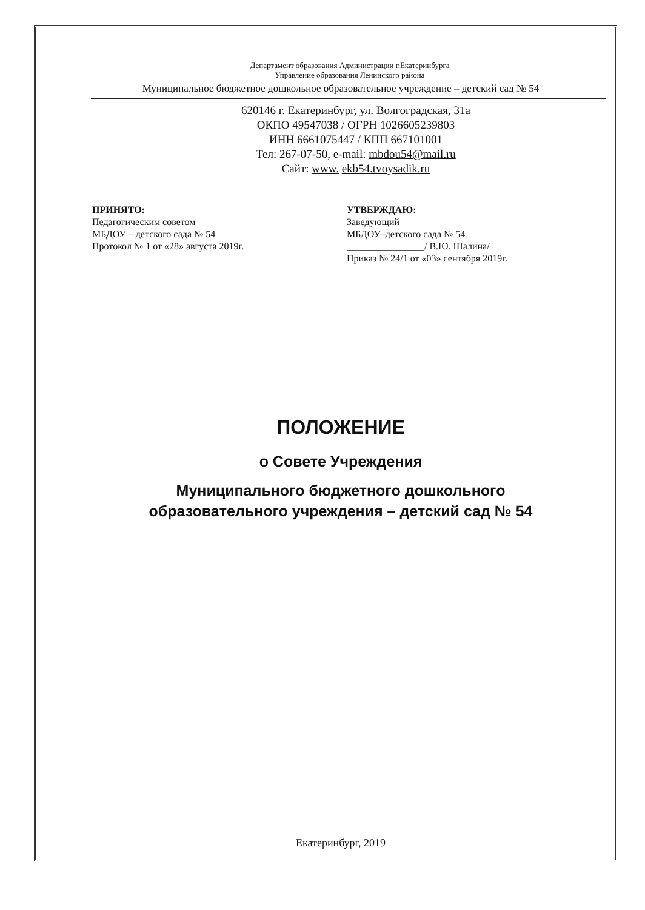Департамент образования Администрации г.Екатеринбурга
Управление образования Ленинского района
Муниципальное бюджетное дошкольное образовательное учреждение – детский сад № 54
620146 г. Екатеринбург, ул. Волгоградская, 31а
ОКПО 49547038 / ОГРН 1026605239803
ИНН 6661075447 / КПП 667101001
Тел: 267-07-50, e-mail: mbdou54@mail.ru
Сайт: www. ekb54.tvoysadik.ru
ПРИНЯТО:
Педагогическим советом
МБДОУ – детского сада № 54
Протокол № 1 от «28» августа 2019г.
УТВЕРЖДАЮ:
Заведующий
МБДОУ–детского сада № 54
________________/ В.Ю. Шалина/
Приказ № 24/1 от «03» сентября 2019г.
ПОЛОЖЕНИЕ
о Совете Учреждения
Муниципального бюджетного дошкольного
образовательного учреждения – детский сад № 54
Екатеринбург, 2019